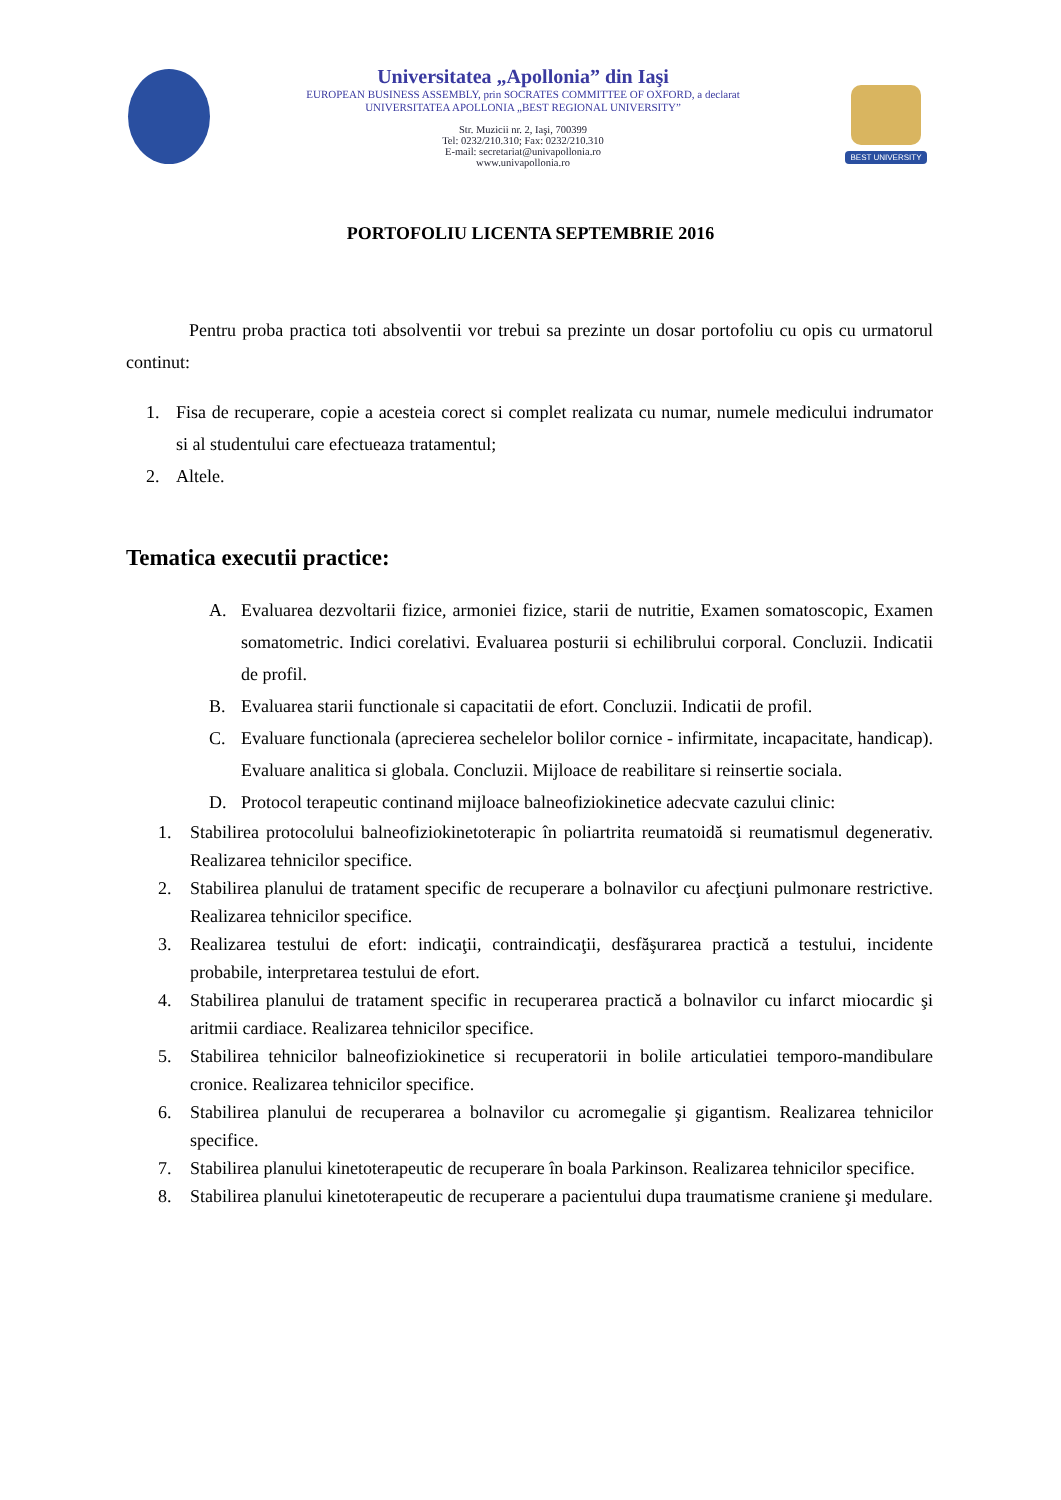Universitatea „Apollonia” din Iaşi
EUROPEAN BUSINESS ASSEMBLY, prin SOCRATES COMMITTEE OF OXFORD, a declarat
UNIVERSITATEA APOLLONIA „BEST REGIONAL UNIVERSITY”
Str. Muzicii nr. 2, Iaşi, 700399
Tel: 0232/210.310; Fax: 0232/210.310
E-mail: secretariat@univapollonia.ro
www.univapollonia.ro
BEST UNIVERSITY
PORTOFOLIU LICENTA SEPTEMBRIE 2016
Pentru proba practica toti absolventii vor trebui sa prezinte un dosar portofoliu cu opis cu urmatorul continut:
1. Fisa de recuperare, copie a acesteia corect si complet realizata cu numar, numele medicului indrumator si al studentului care efectueaza tratamentul;
2. Altele.
Tematica executii practice:
A. Evaluarea dezvoltarii fizice, armoniei fizice, starii de nutritie, Examen somatoscopic, Examen somatometric. Indici corelativi. Evaluarea posturii si echilibrului corporal. Concluzii. Indicatii de profil.
B. Evaluarea starii functionale si capacitatii de efort. Concluzii. Indicatii de profil.
C. Evaluare functionala (aprecierea sechelelor bolilor cornice - infirmitate, incapacitate, handicap). Evaluare analitica si globala. Concluzii. Mijloace de reabilitare si reinsertie sociala.
D. Protocol terapeutic continand mijloace balneofiziokinetice adecvate cazului clinic:
1. Stabilirea protocolului balneofiziokinetoterapic în poliartrita reumatoidă si reumatismul degenerativ. Realizarea tehnicilor specifice.
2. Stabilirea planului de tratament specific de recuperare a bolnavilor cu afecţiuni pulmonare restrictive. Realizarea tehnicilor specifice.
3. Realizarea testului de efort: indicaţii, contraindicaţii, desfăşurarea practică a testului, incidente probabile, interpretarea testului de efort.
4. Stabilirea planului de tratament specific in recuperarea practică a bolnavilor cu infarct miocardic şi aritmii cardiace. Realizarea tehnicilor specifice.
5. Stabilirea tehnicilor balneofiziokinetice si recuperatorii in bolile articulatiei temporo-mandibulare cronice. Realizarea tehnicilor specifice.
6. Stabilirea planului de recuperarea a bolnavilor cu acromegalie şi gigantism. Realizarea tehnicilor specifice.
7. Stabilirea planului kinetoterapeutic de recuperare în boala Parkinson. Realizarea tehnicilor specifice.
8. Stabilirea planului kinetoterapeutic de recuperare a pacientului dupa traumatisme craniene şi medulare.